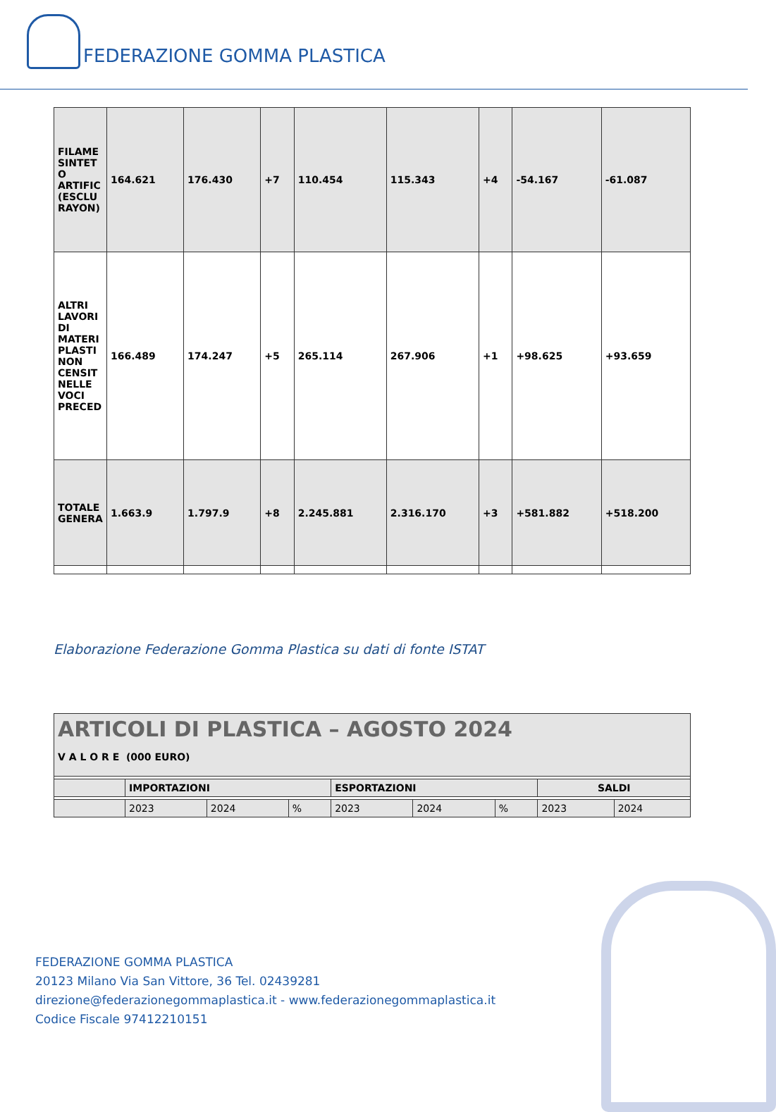FEDERAZIONE GOMMA PLASTICA
| FILAME SINTET O ARTIFIC (ESCLU RAYON) | 164.621 | 176.430 | +7 | 110.454 | 115.343 | +4 | -54.167 | -61.087 |
| ALTRI LAVORI DI MATERI PLASTI NON CENSIT NELLE VOCI PRECED | 166.489 | 174.247 | +5 | 265.114 | 267.906 | +1 | +98.625 | +93.659 |
| TOTALE GENERA | 1.663.9 | 1.797.9 | +8 | 2.245.881 | 2.316.170 | +3 | +581.882 | +518.200 |
Elaborazione Federazione Gomma Plastica su dati di fonte ISTAT
| ARTICOLI DI PLASTICA – AGOSTO 2024 V A L O R E (000 EURO) | | | | | | | | |
| | IMPORTAZIONI | | | ESPORTAZIONI | | | SALDI | |
| | 2023 | 2024 | % | 2023 | 2024 | % | 2023 | 2024 |
FEDERAZIONE GOMMA PLASTICA
20123 Milano Via San Vittore, 36 Tel. 02439281
direzione@federazionegommaplastica.it - www.federazionegommaplastica.it
Codice Fiscale 97412210151